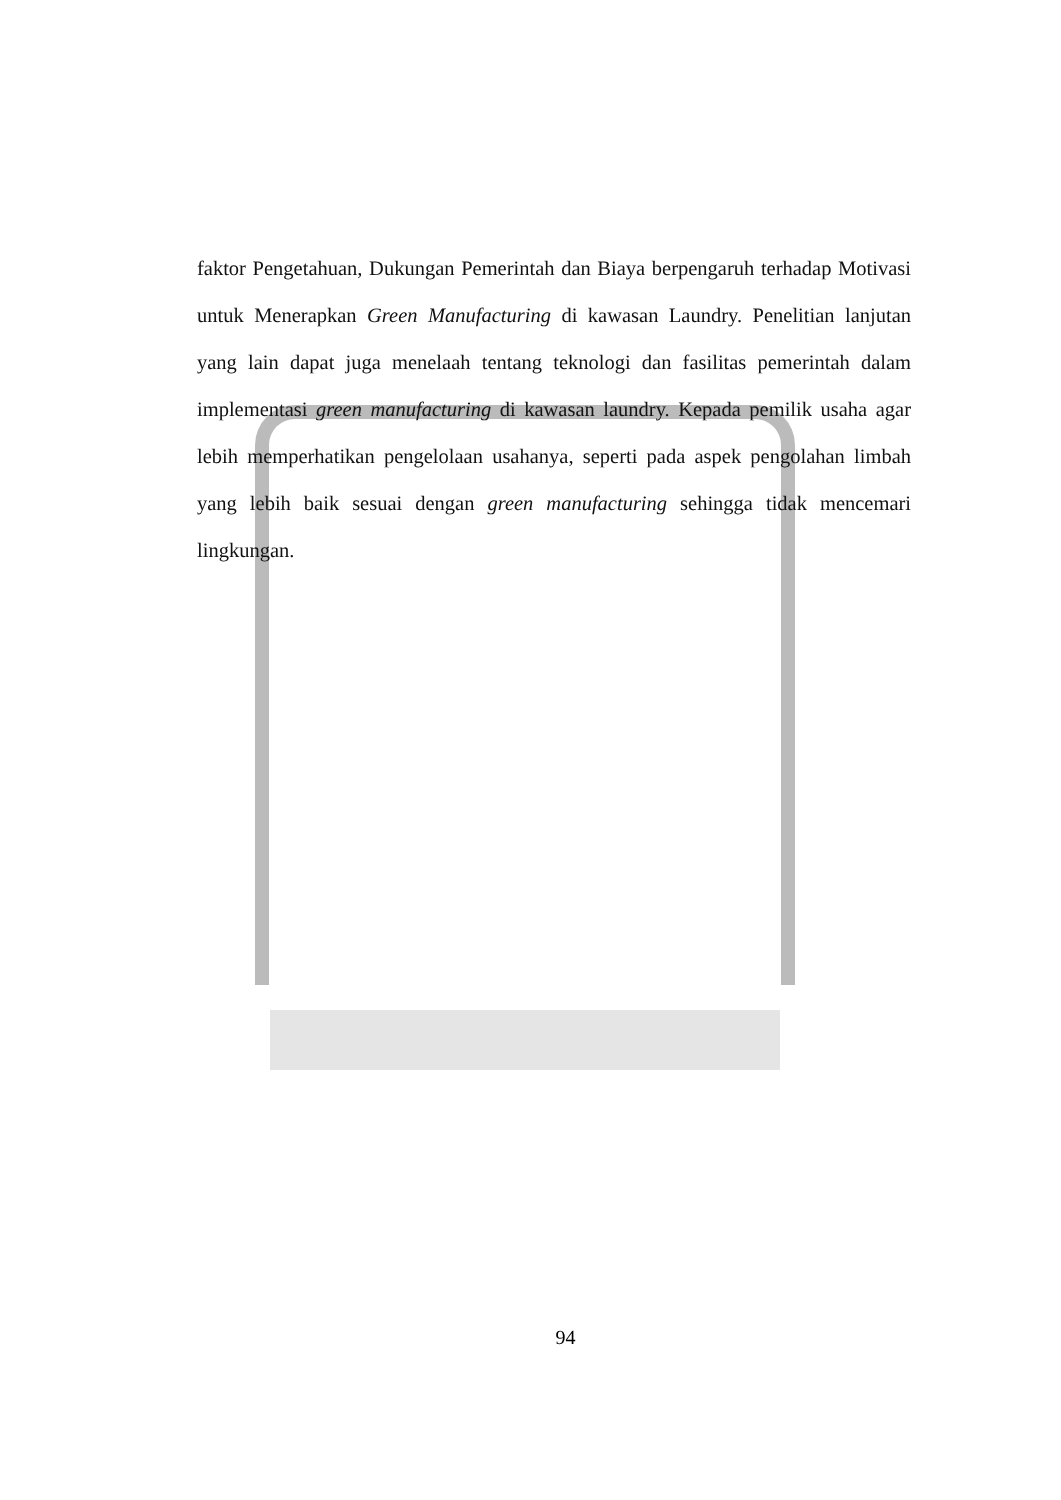faktor Pengetahuan, Dukungan Pemerintah dan Biaya berpengaruh terhadap Motivasi untuk Menerapkan Green Manufacturing di kawasan Laundry. Penelitian lanjutan yang lain dapat juga menelaah tentang teknologi dan fasilitas pemerintah dalam implementasi green manufacturing di kawasan laundry. Kepada pemilik usaha agar lebih memperhatikan pengelolaan usahanya, seperti pada aspek pengolahan limbah yang lebih baik sesuai dengan green manufacturing sehingga tidak mencemari lingkungan.
94